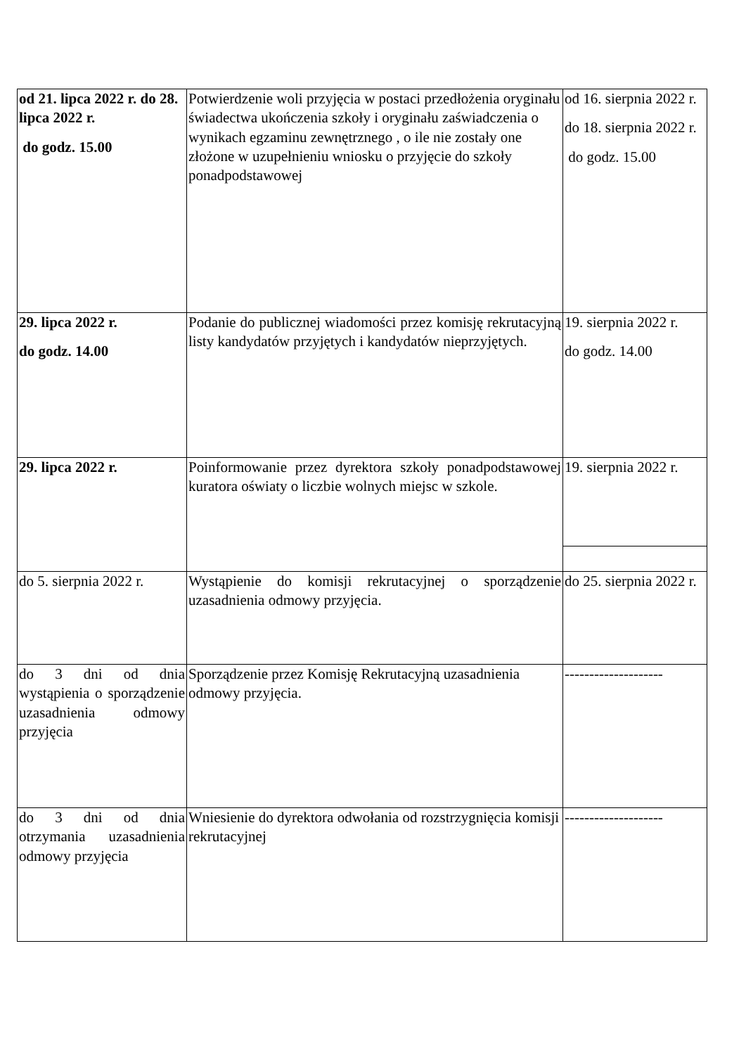| od 21. lipca 2022 r. do 28. lipca 2022 r. do godz. 15.00 | Potwierdzenie woli przyjęcia w postaci przedłożenia oryginału świadectwa ukończenia szkoły i oryginału zaświadczenia o wynikach egzaminu zewnętrznego , o ile nie zostały one złożone w uzupełnieniu wniosku o przyjęcie do szkoły ponadpodstawowej | od 16. sierpnia 2022 r. do 18. sierpnia 2022 r. do godz. 15.00 |
| 29. lipca 2022 r. do godz. 14.00 | Podanie do publicznej wiadomości przez komisję rekrutacyjną listy kandydatów przyjętych i kandydatów nieprzyjętych. | 19. sierpnia 2022 r. do godz. 14.00 |
| 29. lipca 2022 r. | Poinformowanie przez dyrektora szkoły ponadpodstawowej kuratora oświaty o liczbie wolnych miejsc w szkole. | 19. sierpnia 2022 r. |
| do 5. sierpnia 2022 r. | Wystąpienie do komisji rekrutacyjnej o sporządzenie uzasadnienia odmowy przyjęcia. | do 25. sierpnia 2022 r. |
| do 3 dni od dnia wystąpienia o sporządzenie uzasadnienia odmowy przyjęcia | Sporządzenie przez Komisję Rekrutacyjną uzasadnienia odmowy przyjęcia. | -------------------- |
| do 3 dni od dnia otrzymania uzasadnienia odmowy przyjęcia | Wniesienie do dyrektora odwołania od rozstrzygnięcia komisji rekrutacyjnej | -------------------- |